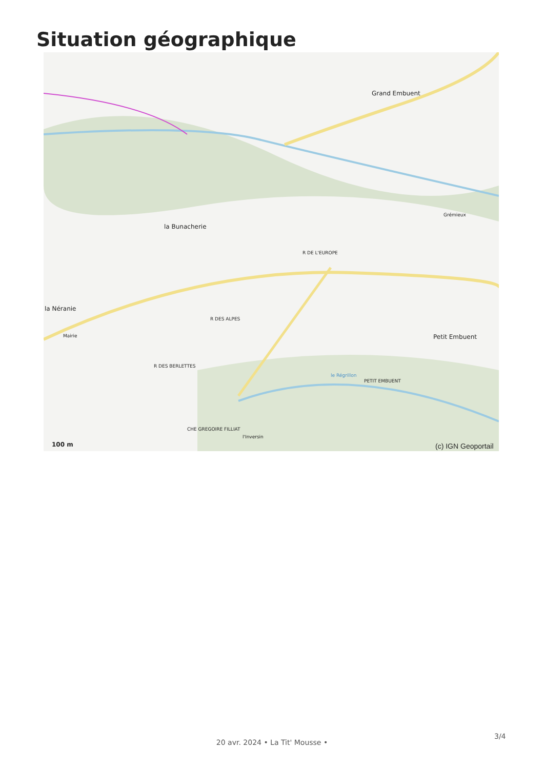Situation géographique
Grand Embuent
la Bunacherie
la Néranie
Petit Embuent
R DE L'EUROPE
R DES ALPES
R DES BERLETTES
PETIT EMBUENT
le Régrillon
CHE GREGOIRE FILLIAT
Mairie
l'Inversin
Grémieux
100 m (c) IGN Geoportail
20 avr. 2024 • La Tit' Mousse •
3/4